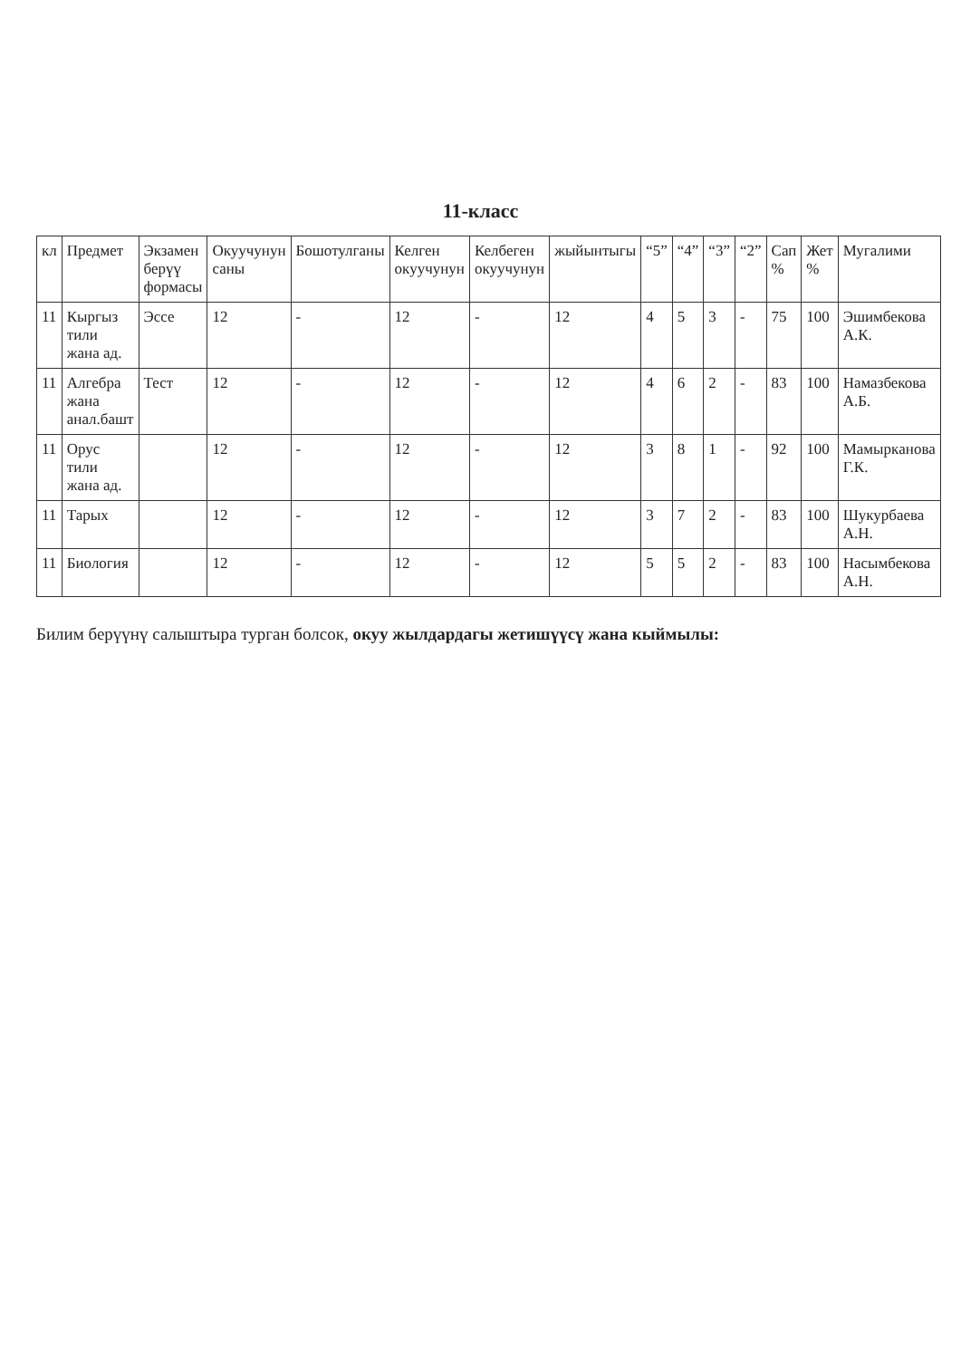11-класс
| кл | Предмет | Экзамен берүү формасы | Окуучунун саны | Бошотулганы | Келген окуучунун | Келбеген окуучунун | жыйынтыгы | “5” | “4” | “3” | “2” | Сап % | Жет % | Мугалими |
| --- | --- | --- | --- | --- | --- | --- | --- | --- | --- | --- | --- | --- | --- | --- |
| 11 | Кыргыз тили жана ад. | Эссе | 12 | - | 12 | - | 12 | 4 | 5 | 3 | - | 75 | 100 | Эшимбекова А.К. |
| 11 | Алгебра жана анал.башт | Тест | 12 | - | 12 | - | 12 | 4 | 6 | 2 | - | 83 | 100 | Намазбекова А.Б. |
| 11 | Орус тили жана ад. | | 12 | - | 12 | - | 12 | 3 | 8 | 1 | - | 92 | 100 | Мамыркaнова Г.К. |
| 11 | Тарых | | 12 | - | 12 | - | 12 | 3 | 7 | 2 | - | 83 | 100 | Шукурбаева А.Н. |
| 11 | Биология | | 12 | - | 12 | - | 12 | 5 | 5 | 2 | - | 83 | 100 | Насымбекова А.Н. |
Билим берүүнү салыштыра турган болсок, окуу жылдардагы жетишүүсү жана кыймылы: